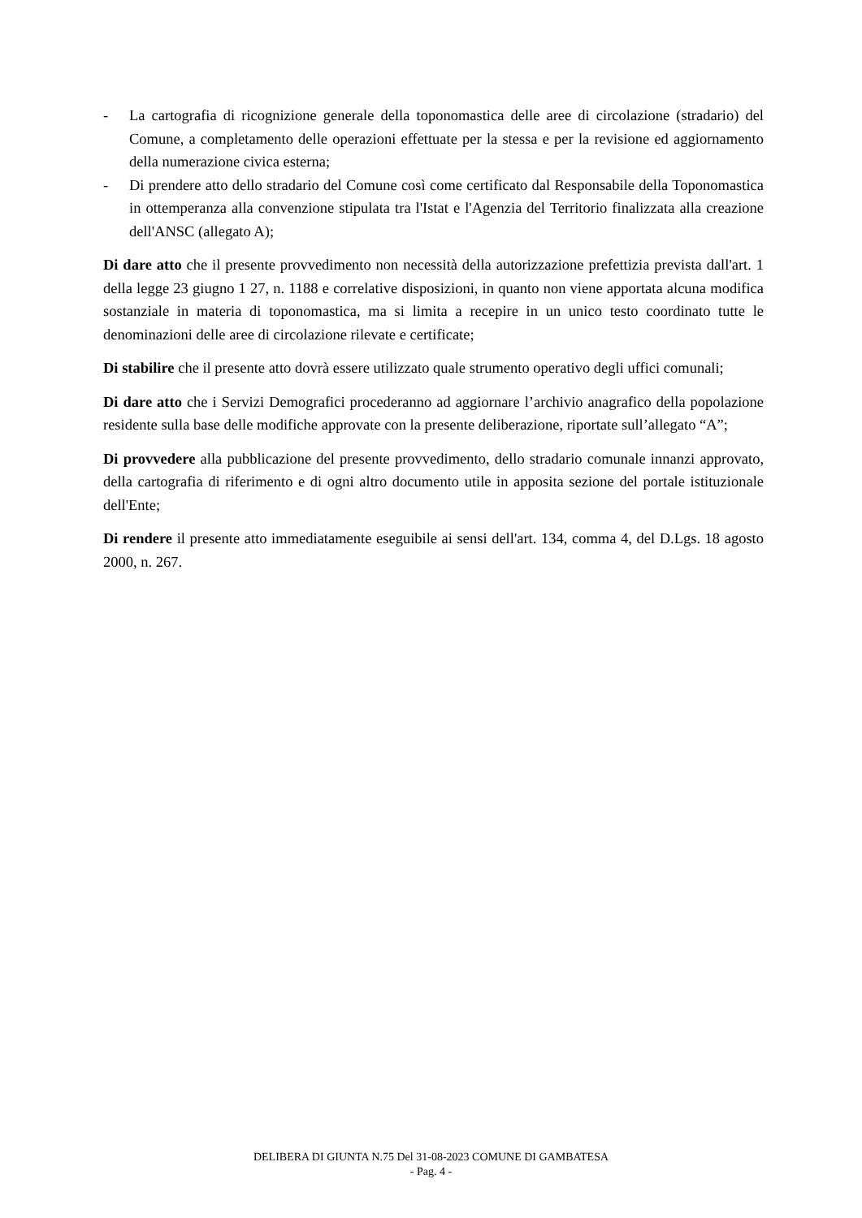- La cartografia di ricognizione generale della toponomastica delle aree di circolazione (stradario) del Comune, a completamento delle operazioni effettuate per la stessa e per la revisione ed aggiornamento della numerazione civica esterna;
- Di prendere atto dello stradario del Comune così come certificato dal Responsabile della Toponomastica in ottemperanza alla convenzione stipulata tra l'Istat e l'Agenzia del Territorio finalizzata alla creazione dell'ANSC (allegato A);
Di dare atto che il presente provvedimento non necessità della autorizzazione prefettizia prevista dall'art. 1 della legge 23 giugno 1 27, n. 1188 e correlative disposizioni, in quanto non viene apportata alcuna modifica sostanziale in materia di toponomastica, ma si limita a recepire in un unico testo coordinato tutte le denominazioni delle aree di circolazione rilevate e certificate;
Di stabilire che il presente atto dovrà essere utilizzato quale strumento operativo degli uffici comunali;
Di dare atto che i Servizi Demografici procederanno ad aggiornare l’archivio anagrafico della popolazione residente sulla base delle modifiche approvate con la presente deliberazione, riportate sull’allegato “A”;
Di provvedere alla pubblicazione del presente provvedimento, dello stradario comunale innanzi approvato, della cartografia di riferimento e di ogni altro documento utile in apposita sezione del portale istituzionale dell'Ente;
Di rendere il presente atto immediatamente eseguibile ai sensi dell'art. 134, comma 4, del D.Lgs. 18 agosto 2000, n. 267.
DELIBERA DI GIUNTA N.75 Del 31-08-2023 COMUNE DI GAMBATESA
- Pag. 4 -